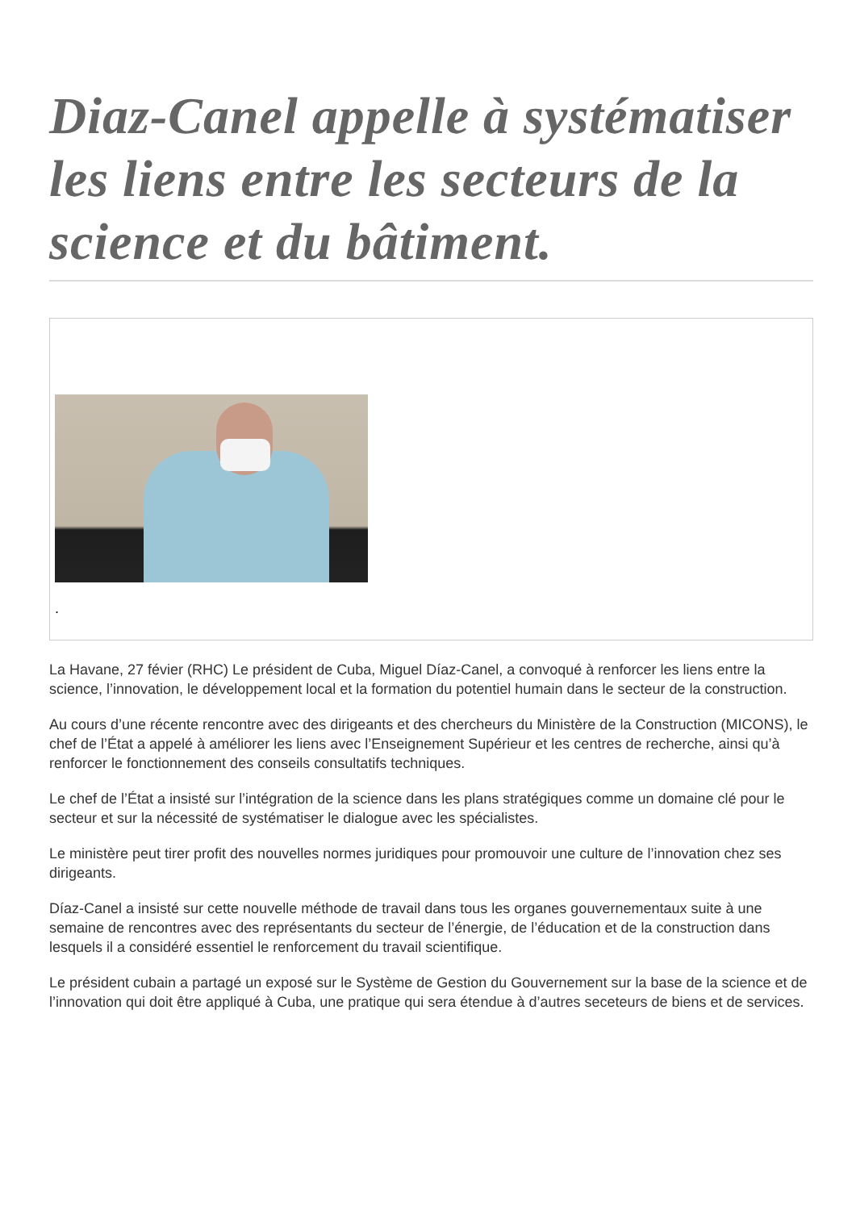Diaz-Canel appelle à systématiser les liens entre les secteurs de la science et du bâtiment.
.
La Havane, 27 févier (RHC) Le président de Cuba, Miguel Díaz-Canel, a convoqué à renforcer les liens entre la science, l’innovation, le développement local et la formation du potentiel humain dans le secteur de la construction.
Au cours d’une récente rencontre avec des dirigeants et des chercheurs du Ministère de la Construction (MICONS), le chef de l’État a appelé à améliorer les liens avec l’Enseignement Supérieur et les centres de recherche, ainsi qu’à renforcer le fonctionnement des conseils consultatifs techniques.
Le chef de l’État a insisté sur l’intégration de la science dans les plans stratégiques comme un domaine clé pour le secteur et sur la nécessité de systématiser le dialogue avec les spécialistes.
Le ministère peut tirer profit des nouvelles normes juridiques pour promouvoir une culture de l’innovation chez ses dirigeants.
Díaz-Canel a insisté sur cette nouvelle méthode de travail dans tous les organes gouvernementaux suite à une semaine de rencontres avec des représentants du secteur de l’énergie, de l’éducation et de la construction dans lesquels il a considéré essentiel le renforcement du travail scientifique.
Le président cubain a partagé un exposé sur le Système de Gestion du Gouvernement sur la base de la science et de l’innovation qui doit être appliqué à Cuba, une pratique qui sera étendue à d’autres seceteurs de biens et de services.